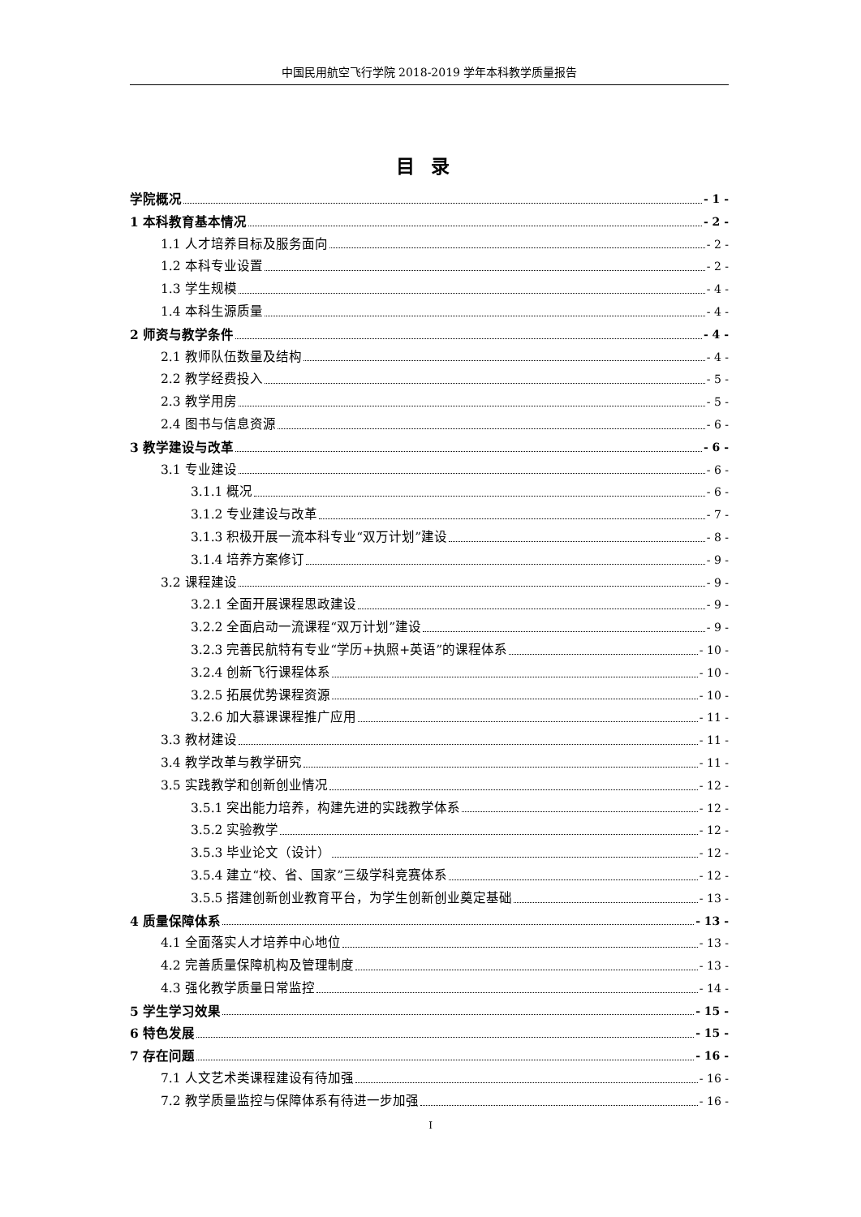中国民用航空飞行学院 2018-2019 学年本科教学质量报告
目录
学院概况 - 1 -
1 本科教育基本情况 - 2 -
1.1 人才培养目标及服务面向 - 2 -
1.2 本科专业设置 - 2 -
1.3 学生规模 - 4 -
1.4 本科生源质量 - 4 -
2 师资与教学条件 - 4 -
2.1 教师队伍数量及结构 - 4 -
2.2 教学经费投入 - 5 -
2.3 教学用房 - 5 -
2.4 图书与信息资源 - 6 -
3 教学建设与改革 - 6 -
3.1 专业建设 - 6 -
3.1.1 概况 - 6 -
3.1.2 专业建设与改革 - 7 -
3.1.3 积极开展一流本科专业“双万计划”建设 - 8 -
3.1.4 培养方案修订 - 9 -
3.2 课程建设 - 9 -
3.2.1 全面开展课程思政建设 - 9 -
3.2.2 全面启动一流课程“双万计划”建设 - 9 -
3.2.3 完善民航特有专业“学历+执照+英语”的课程体系 - 10 -
3.2.4 创新飞行课程体系 - 10 -
3.2.5 拓展优势课程资源 - 10 -
3.2.6 加大慕课课程推广应用 - 11 -
3.3 教材建设 - 11 -
3.4 教学改革与教学研究 - 11 -
3.5 实践教学和创新创业情况 - 12 -
3.5.1 突出能力培养，构建先进的实践教学体系 - 12 -
3.5.2 实验教学 - 12 -
3.5.3 毕业论文（设计） - 12 -
3.5.4 建立“校、省、国家”三级学科竞赛体系 - 12 -
3.5.5 搭建创新创业教育平台，为学生创新创业奠定基础 - 13 -
4 质量保障体系 - 13 -
4.1 全面落实人才培养中心地位 - 13 -
4.2 完善质量保障机构及管理制度 - 13 -
4.3 强化教学质量日常监控 - 14 -
5 学生学习效果 - 15 -
6 特色发展 - 15 -
7 存在问题 - 16 -
7.1 人文艺术类课程建设有待加强 - 16 -
7.2 教学质量监控与保障体系有待进一步加强 - 16 -
I